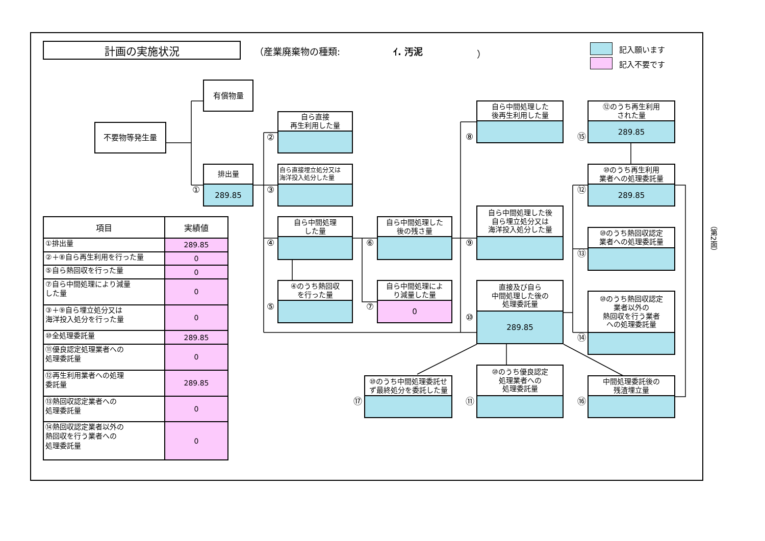計画の実施状況
（産業廃棄物の種類:
ｲ. 汚泥
）
記入願います
記入不要です
有償物量
不要物等発生量
排出量
289.85
①
自ら直接
再生利用した量
②
自ら直接埋立処分又は
海洋投入処分した量
③
自ら中間処理
した量
④
④のうち熱回収
を行った量
⑤
自ら中間処理した
後の残さ量
⑥
自ら中間処理によ
り減量した量
0
⑦
自ら中間処理した
後再生利用した量
⑧
自ら中間処理した後
自ら埋立処分又は
海洋投入処分した量
⑨
直接及び自ら
中間処理した後の
処理委託量
289.85
⑩
⑫のうち再生利用
された量
289.85
⑮
⑩のうち再生利用
業者への処理委託量
289.85
⑫
⑩のうち熱回収認定
業者への処理委託量
⑬
⑩のうち熱回収認定
業者以外の
熱回収を行う業者
への処理委託量
⑭
⑩のうち中間処理委託せ
ず最終処分を委託した量
⑰
⑩のうち優良認定
処理業者への
処理委託量
⑪
中間処理委託後の
残渣埋立量
⑯
（第2面）
| 項目 | 実績値 |
| --- | --- |
| ①排出量 | 289.85 |
| ②＋⑧自ら再生利用を行った量 | 0 |
| ⑤自ら熱回収を行った量 | 0 |
| ⑦自ら中間処理により減量 した量 | 0 |
| ③＋⑨自ら埋立処分又は 海洋投入処分を行った量 | 0 |
| ⑩全処理委託量 | 289.85 |
| ⑪優良認定処理業者への 処理委託量 | 0 |
| ⑫再生利用業者への処理 委託量 | 289.85 |
| ⑬熱回収認定業者への 処理委託量 | 0 |
| ⑭熱回収認定業者以外の 熱回収を行う業者への 処理委託量 | 0 |